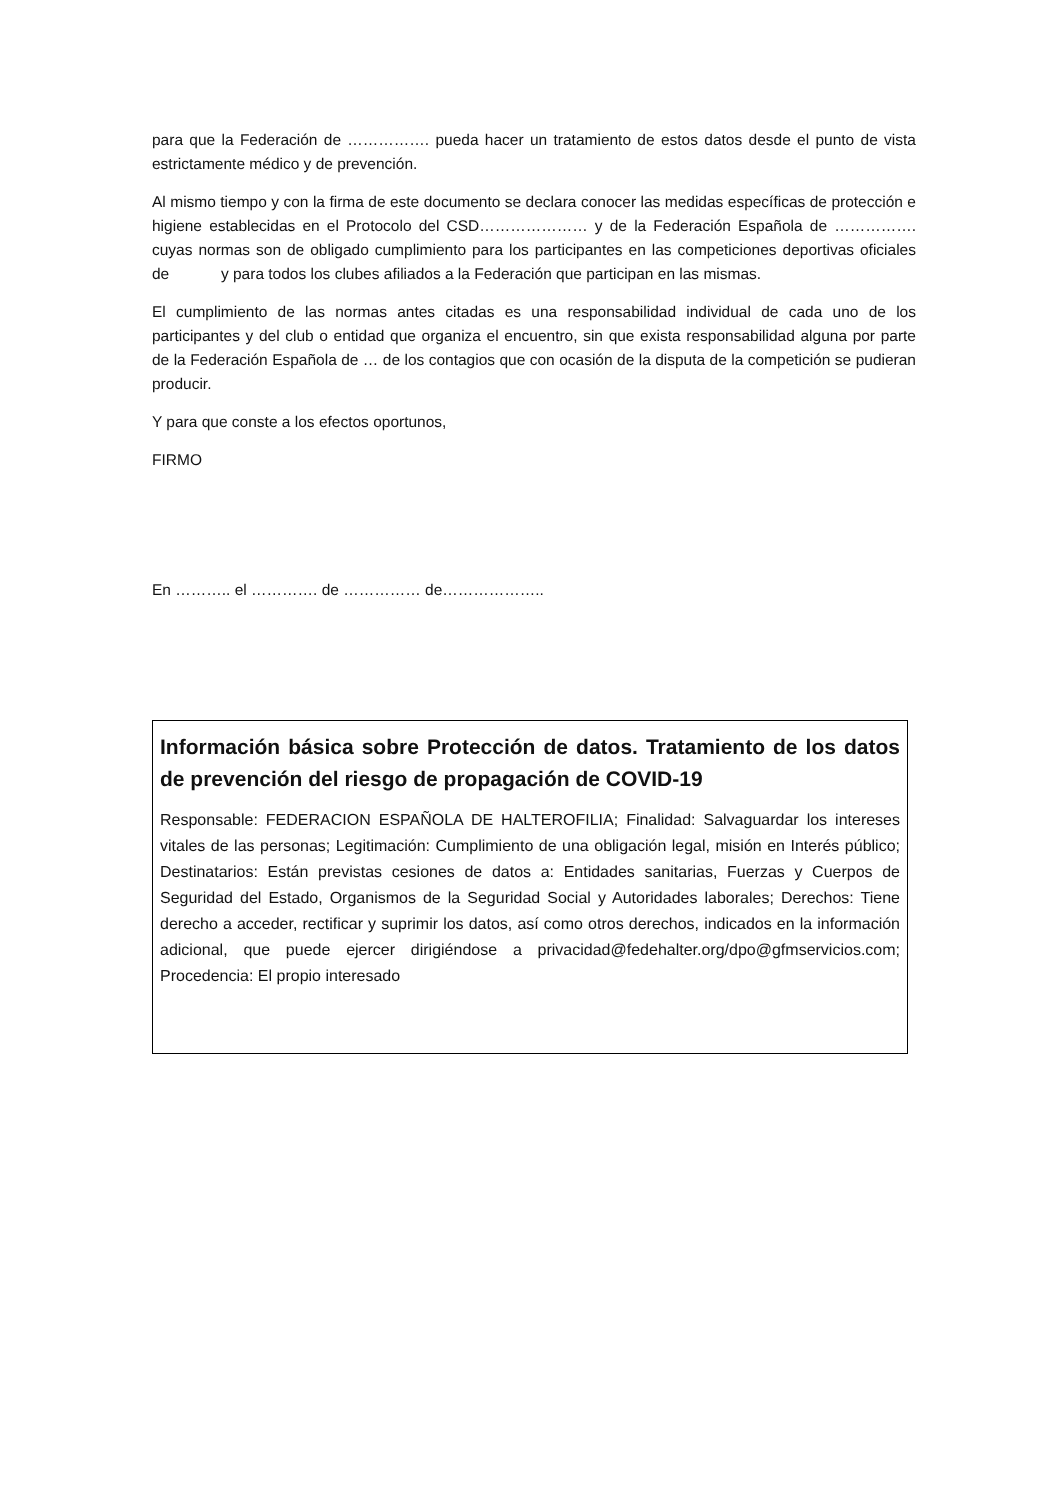para que la Federación de ……………. pueda hacer un tratamiento de estos datos desde el punto de vista estrictamente médico y de prevención.
Al mismo tiempo y con la firma de este documento se declara conocer las medidas específicas de protección e higiene establecidas en el Protocolo del CSD………………… y de la Federación Española de ……………. cuyas normas son de obligado cumplimiento para los participantes en las competiciones deportivas oficiales de y para todos los clubes afiliados a la Federación que participan en las mismas.
El cumplimiento de las normas antes citadas es una responsabilidad individual de cada uno de los participantes y del club o entidad que organiza el encuentro, sin que exista responsabilidad alguna por parte de la Federación Española de … de los contagios que con ocasión de la disputa de la competición se pudieran producir.
Y para que conste a los efectos oportunos,
FIRMO
En ……….. el …………. de …………… de………………..
Información básica sobre Protección de datos. Tratamiento de los datos de prevención del riesgo de propagación de COVID-19
Responsable: FEDERACION ESPAÑOLA DE HALTEROFILIA; Finalidad: Salvaguardar los intereses vitales de las personas; Legitimación: Cumplimiento de una obligación legal, misión en Interés público; Destinatarios: Están previstas cesiones de datos a: Entidades sanitarias, Fuerzas y Cuerpos de Seguridad del Estado, Organismos de la Seguridad Social y Autoridades laborales; Derechos: Tiene derecho a acceder, rectificar y suprimir los datos, así como otros derechos, indicados en la información adicional, que puede ejercer dirigiéndose a privacidad@fedehalter.org/dpo@gfmservicios.com; Procedencia: El propio interesado